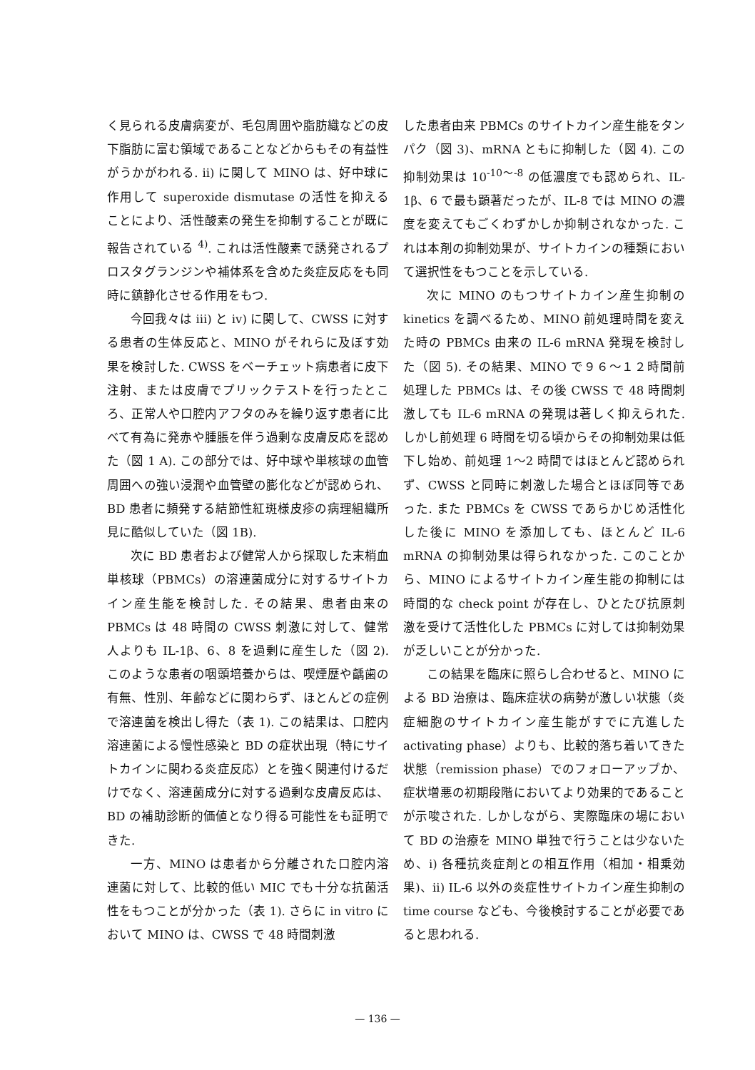く見られる皮膚病変が、毛包周囲や脂肪織などの皮下脂肪に富む領域であることなどからもその有益性がうかがわれる. ii) に関して MINO は、好中球に作用して superoxide dismutase の活性を抑えることにより、活性酸素の発生を抑制することが既に報告されている <sup>4)</sup>. これは活性酸素で誘発されるプロスタグランジンや補体系を含めた炎症反応をも同時に鎮静化させる作用をもつ.
今回我々は iii) と iv) に関して、CWSS に対する患者の生体反応と、MINO がそれらに及ぼす効果を検討した. CWSS をベーチェット病患者に皮下注射、または皮膚でプリックテストを行ったところ、正常人や口腔内アフタのみを繰り返す患者に比べて有為に発赤や腫脹を伴う過剰な皮膚反応を認めた（図 1 A). この部分では、好中球や単核球の血管周囲への強い浸潤や血管壁の膨化などが認められ、BD 患者に頻発する結節性紅斑様皮疹の病理組織所見に酷似していた（図 1B).
次に BD 患者および健常人から採取した末梢血単核球（PBMCs）の溶連菌成分に対するサイトカイン産生能を検討した. その結果、患者由来の PBMCs は 48 時間の CWSS 刺激に対して、健常人よりも IL-1β、6、8 を過剰に産生した（図 2). このような患者の咽頭培養からは、喫煙歴や齲歯の有無、性別、年齢などに関わらず、ほとんどの症例で溶連菌を検出し得た（表 1). この結果は、口腔内溶連菌による慢性感染と BD の症状出現（特にサイトカインに関わる炎症反応）とを強く関連付けるだけでなく、溶連菌成分に対する過剰な皮膚反応は、BD の補助診断的価値となり得る可能性をも証明できた.
一方、MINO は患者から分離された口腔内溶連菌に対して、比較的低い MIC でも十分な抗菌活性をもつことが分かった（表 1). さらに in vitro において MINO は、CWSS で 48 時間刺激
した患者由来 PBMCs のサイトカイン産生能をタンパク（図 3)、mRNA ともに抑制した（図 4). この抑制効果は 10<sup>-10～-8</sup> の低濃度でも認められ、IL-1β、6 で最も顕著だったが、IL-8 では MINO の濃度を変えてもごくわずかしか抑制されなかった. これは本剤の抑制効果が、サイトカインの種類において選択性をもつことを示している.
次に MINO のもつサイトカイン産生抑制の kinetics を調べるため、MINO 前処理時間を変えた時の PBMCs 由来の IL-6 mRNA 発現を検討した（図 5). その結果、MINO で９６～１２時間前処理した PBMCs は、その後 CWSS で 48 時間刺激しても IL-6 mRNA の発現は著しく抑えられた. しかし前処理 6 時間を切る頃からその抑制効果は低下し始め、前処理 1～2 時間ではほとんど認められず、CWSS と同時に刺激した場合とほぼ同等であった. また PBMCs を CWSS であらかじめ活性化した後に MINO を添加しても、ほとんど IL-6 mRNA の抑制効果は得られなかった. このことから、MINO によるサイトカイン産生能の抑制には時間的な check point が存在し、ひとたび抗原刺激を受けて活性化した PBMCs に対しては抑制効果が乏しいことが分かった.
この結果を臨床に照らし合わせると、MINO による BD 治療は、臨床症状の病勢が激しい状態（炎症細胞のサイトカイン産生能がすでに亢進した activating phase）よりも、比較的落ち着いてきた状態（remission phase）でのフォローアップか、症状増悪の初期段階においてより効果的であることが示唆された. しかしながら、実際臨床の場において BD の治療を MINO 単独で行うことは少ないため、i) 各種抗炎症剤との相互作用（相加・相乗効果)、ii) IL-6 以外の炎症性サイトカイン産生抑制の time course なども、今後検討することが必要であると思われる.
— 136 —